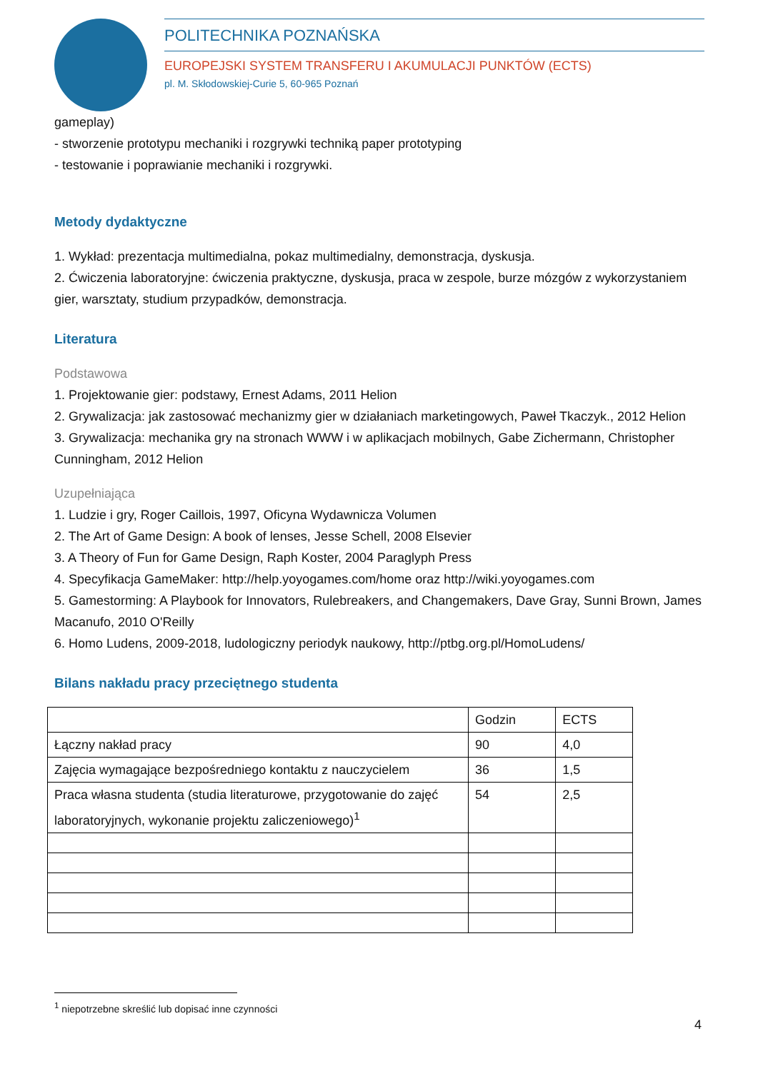POLITECHNIKA POZNAŃSKA
EUROPEJSKI SYSTEM TRANSFERU I AKUMULACJI PUNKTÓW (ECTS)
pl. M. Skłodowskiej-Curie 5, 60-965 Poznań
gameplay)
- stworzenie prototypu mechaniki i rozgrywki techniką paper prototyping
- testowanie i poprawianie mechaniki i rozgrywki.
Metody dydaktyczne
1. Wykład: prezentacja multimedialna, pokaz multimedialny, demonstracja, dyskusja.
2. Ćwiczenia laboratoryjne: ćwiczenia praktyczne, dyskusja, praca w zespole, burze mózgów z wykorzystaniem gier, warsztaty, studium przypadków, demonstracja.
Literatura
Podstawowa
1. Projektowanie gier: podstawy, Ernest Adams, 2011 Helion
2. Grywalizacja: jak zastosować mechanizmy gier w działaniach marketingowych, Paweł Tkaczyk., 2012 Helion
3. Grywalizacja: mechanika gry na stronach WWW i w aplikacjach mobilnych, Gabe Zichermann, Christopher Cunningham, 2012 Helion
Uzupełniająca
1. Ludzie i gry, Roger Caillois, 1997, Oficyna Wydawnicza Volumen
2. The Art of Game Design: A book of lenses, Jesse Schell, 2008 Elsevier
3. A Theory of Fun for Game Design, Raph Koster, 2004 Paraglyph Press
4. Specyfikacja GameMaker: http://help.yoyogames.com/home oraz http://wiki.yoyogames.com
5. Gamestorming: A Playbook for Innovators, Rulebreakers, and Changemakers, Dave Gray, Sunni Brown, James Macanufo, 2010 O'Reilly
6. Homo Ludens, 2009-2018, ludologiczny periodyk naukowy, http://ptbg.org.pl/HomoLudens/
Bilans nakładu pracy przeciętnego studenta
| | Godzin | ECTS |
| Łączny nakład pracy | 90 | 4,0 |
| Zajęcia wymagające bezpośredniego kontaktu z nauczycielem | 36 | 1,5 |
| Praca własna studenta (studia literaturowe, przygotowanie do zajęć laboratoryjnych, wykonanie projektu zaliczeniowego)<sup>1</sup> | 54 | 2,5 |
<sup>1</sup> niepotrzebne skreślić lub dopisać inne czynności
4